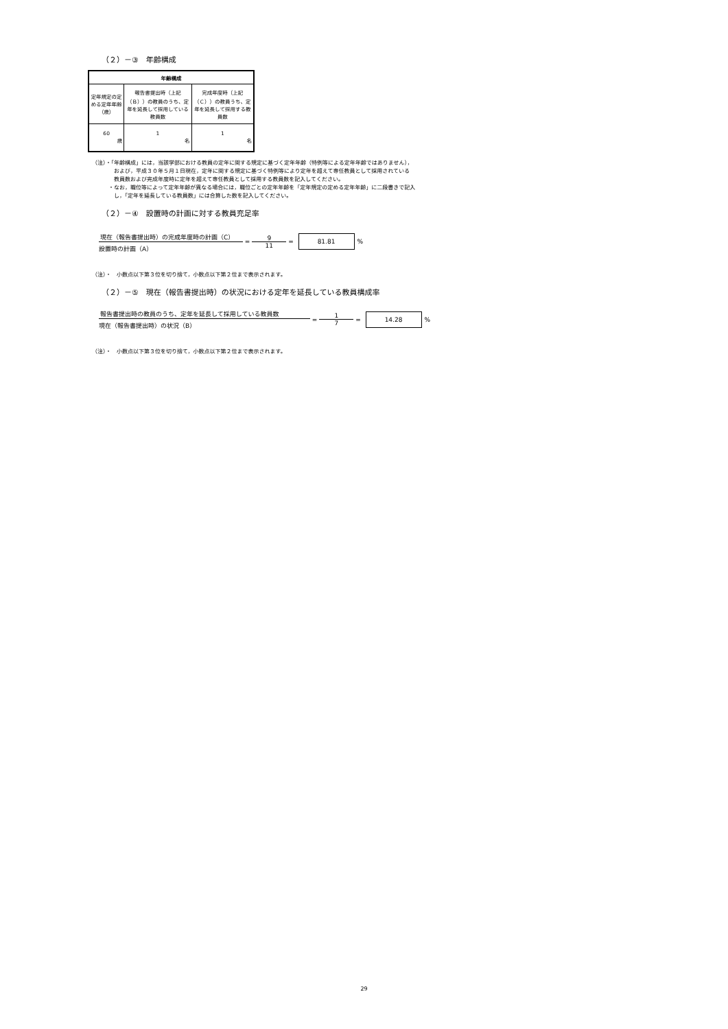（２）－③　年齢構成
| 年齢構成 | | |
| --- | --- | --- |
| 定年規定の定める定年年齢（歳） | 報告書提出時（上記（Ｂ））の教員のうち、定年を延長して採用している教員数 | 完成年度時（上記（Ｃ））の教員うち、定年を延長して採用する教員数 |
| 60 歳 | 1 名 | 1 名 |
（注）・「年齢構成」には，当該学部における教員の定年に関する規定に基づく定年年齢（特例等による定年年齢ではありません），
　　　　および，平成３０年５月１日現在，定年に関する規定に基づく特例等により定年を超えて専任教員として採用されている
　　　　教員数および完成年度時に定年を超えて専任教員として採用する教員数を記入してください。
　　　・なお，職位等によって定年年齢が異なる場合には，職位ごとの定年年齢を「定年規定の定める定年年齢」に二段書きで記入
　　　　し，「定年を延長している教員数」には合算した数を記入してください。
（２）－④　設置時の計画に対する教員充足率
現在（報告書提出時）の完成年度時の計画（C）
設置時の計画（A）
=
9
11
=
81.81
%
（注）・　小数点以下第３位を切り捨て，小数点以下第２位まで表示されます。
（２）－⑤　現在（報告書提出時）の状況における定年を延長している教員構成率
報告書提出時の教員のうち、定年を延長して採用している教員数
現在（報告書提出時）の状況（B）
=
1
7
=
14.28
%
（注）・　小数点以下第３位を切り捨て，小数点以下第２位まで表示されます。
29